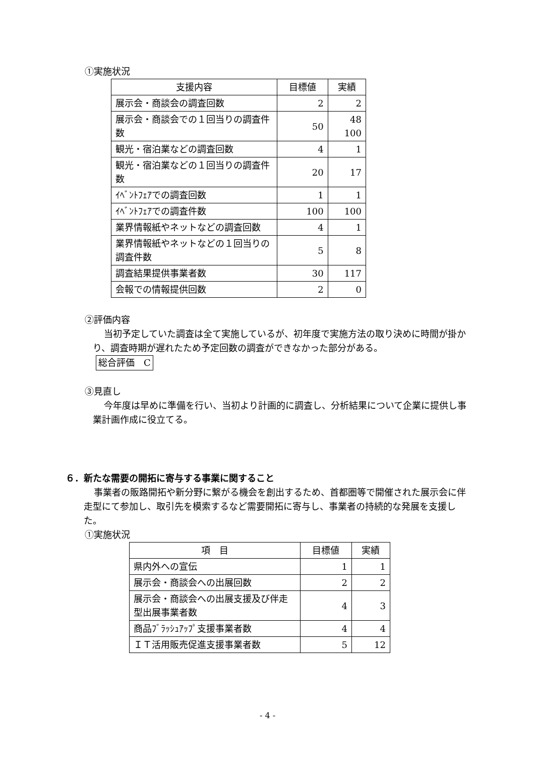①実施状況
| 支援内容 | 目標値 | 実績 |
| --- | --- | --- |
| 展示会・商談会の調査回数 | 2 | 2 |
| 展示会・商談会での１回当りの調査件数 | 50 | 48 100 |
| 観光・宿泊業などの調査回数 | 4 | 1 |
| 観光・宿泊業などの１回当りの調査件数 | 20 | 17 |
| ｲﾍﾞﾝﾄﾌｪｱでの調査回数 | 1 | 1 |
| ｲﾍﾞﾝﾄﾌｪｱでの調査件数 | 100 | 100 |
| 業界情報紙やネットなどの調査回数 | 4 | 1 |
| 業界情報紙やネットなどの１回当りの調査件数 | 5 | 8 |
| 調査結果提供事業者数 | 30 | 117 |
| 会報での情報提供回数 | 2 | 0 |
②評価内容
当初予定していた調査は全て実施しているが、初年度で実施方法の取り決めに時間が掛かり、調査時期が遅れたため予定回数の調査ができなかった部分がある。
総合評価　C
③見直し
今年度は早めに準備を行い、当初より計画的に調査し、分析結果について企業に提供し事業計画作成に役立てる。
６．新たな需要の開拓に寄与する事業に関すること
事業者の販路開拓や新分野に繋がる機会を創出するため、首都圏等で開催された展示会に伴走型にて参加し、取引先を模索するなど需要開拓に寄与し、事業者の持続的な発展を支援した。
①実施状況
| 項 目 | 目標値 | 実績 |
| --- | --- | --- |
| 県内外への宣伝 | 1 | 1 |
| 展示会・商談会への出展回数 | 2 | 2 |
| 展示会・商談会への出展支援及び伴走型出展事業者数 | 4 | 3 |
| 商品ﾌﾞﾗｯｼｭｱｯﾌﾟ支援事業者数 | 4 | 4 |
| ＩＴ活用販売促進支援事業者数 | 5 | 12 |
- 4 -